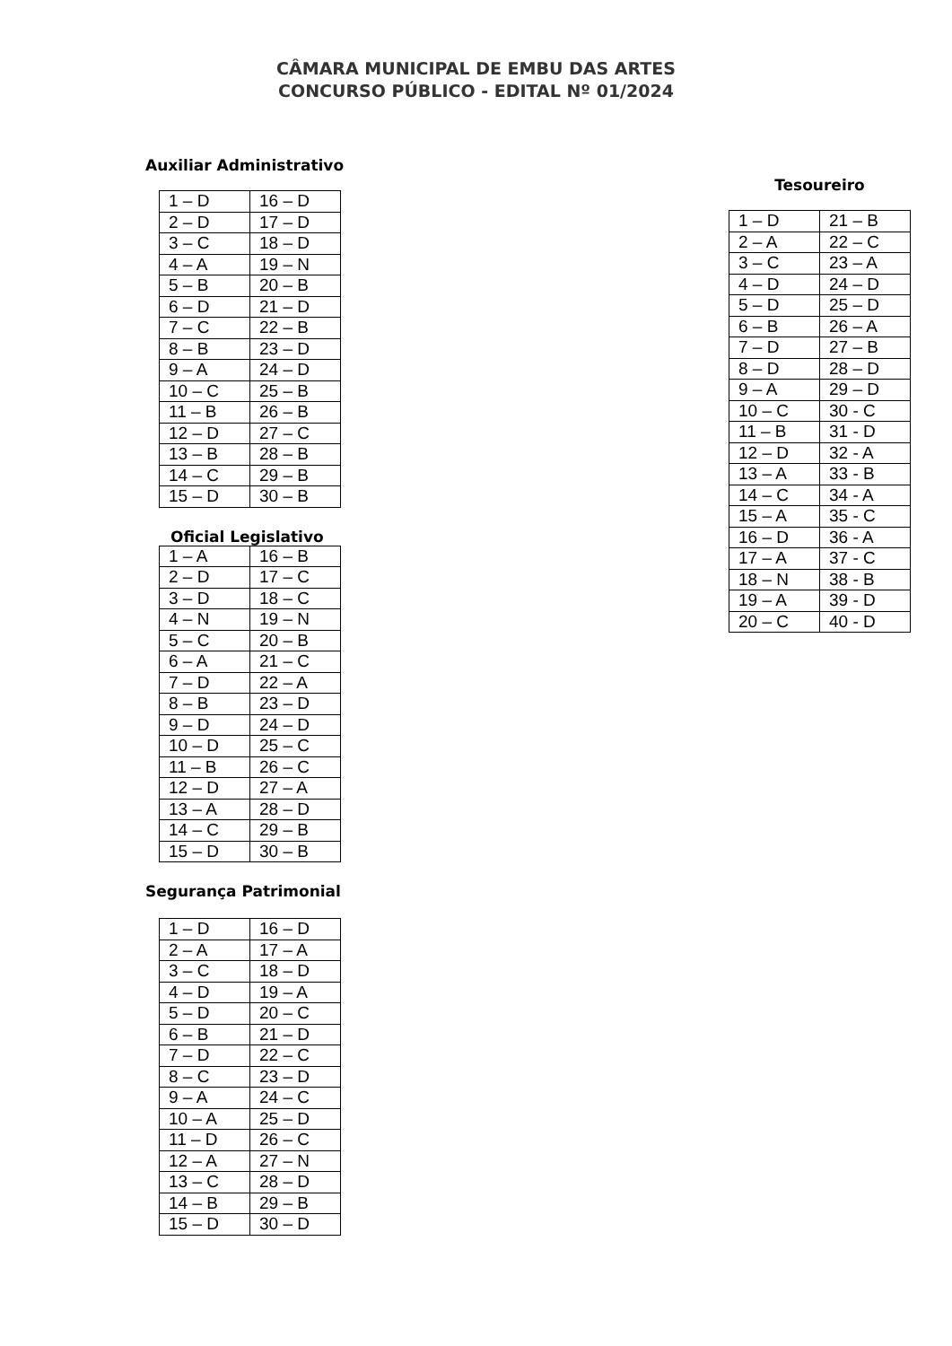CÂMARA MUNICIPAL DE EMBU DAS ARTES
CONCURSO PÚBLICO - EDITAL Nº 01/2024
Auxiliar Administrativo
| 1 – D | 16 – D |
| 2 – D | 17 – D |
| 3 – C | 18 – D |
| 4 – A | 19 – N |
| 5 – B | 20 – B |
| 6 – D | 21 – D |
| 7 – C | 22 – B |
| 8 – B | 23 – D |
| 9 – A | 24 – D |
| 10 – C | 25 – B |
| 11 – B | 26 – B |
| 12 – D | 27 – C |
| 13 – B | 28 – B |
| 14 – C | 29 – B |
| 15 – D | 30 – B |
Oficial Legislativo
| 1 – A | 16 – B |
| 2 – D | 17 – C |
| 3 – D | 18 – C |
| 4 – N | 19 – N |
| 5 – C | 20 – B |
| 6 – A | 21 – C |
| 7 – D | 22 – A |
| 8 – B | 23 – D |
| 9 – D | 24 – D |
| 10 – D | 25 – C |
| 11 – B | 26 – C |
| 12 – D | 27 – A |
| 13 – A | 28 – D |
| 14 – C | 29 – B |
| 15 – D | 30 – B |
Segurança Patrimonial
| 1 – D | 16 – D |
| 2 – A | 17 – A |
| 3 – C | 18 – D |
| 4 – D | 19 – A |
| 5 – D | 20 – C |
| 6 – B | 21 – D |
| 7 – D | 22 – C |
| 8 – C | 23 – D |
| 9 – A | 24 – C |
| 10 – A | 25 – D |
| 11 – D | 26 – C |
| 12 – A | 27 – N |
| 13 – C | 28 – D |
| 14 – B | 29 – B |
| 15 – D | 30 – D |
Tesoureiro
| 1 – D | 21 – B |
| 2 – A | 22 – C |
| 3 – C | 23 – A |
| 4 – D | 24 – D |
| 5 – D | 25 – D |
| 6 – B | 26 – A |
| 7 – D | 27 – B |
| 8 – D | 28 – D |
| 9 – A | 29 – D |
| 10 – C | 30 - C |
| 11 – B | 31 - D |
| 12 – D | 32 - A |
| 13 – A | 33 - B |
| 14 – C | 34 - A |
| 15 – A | 35 - C |
| 16 – D | 36 - A |
| 17 – A | 37 - C |
| 18 – N | 38 - B |
| 19 – A | 39 - D |
| 20 – C | 40 - D |